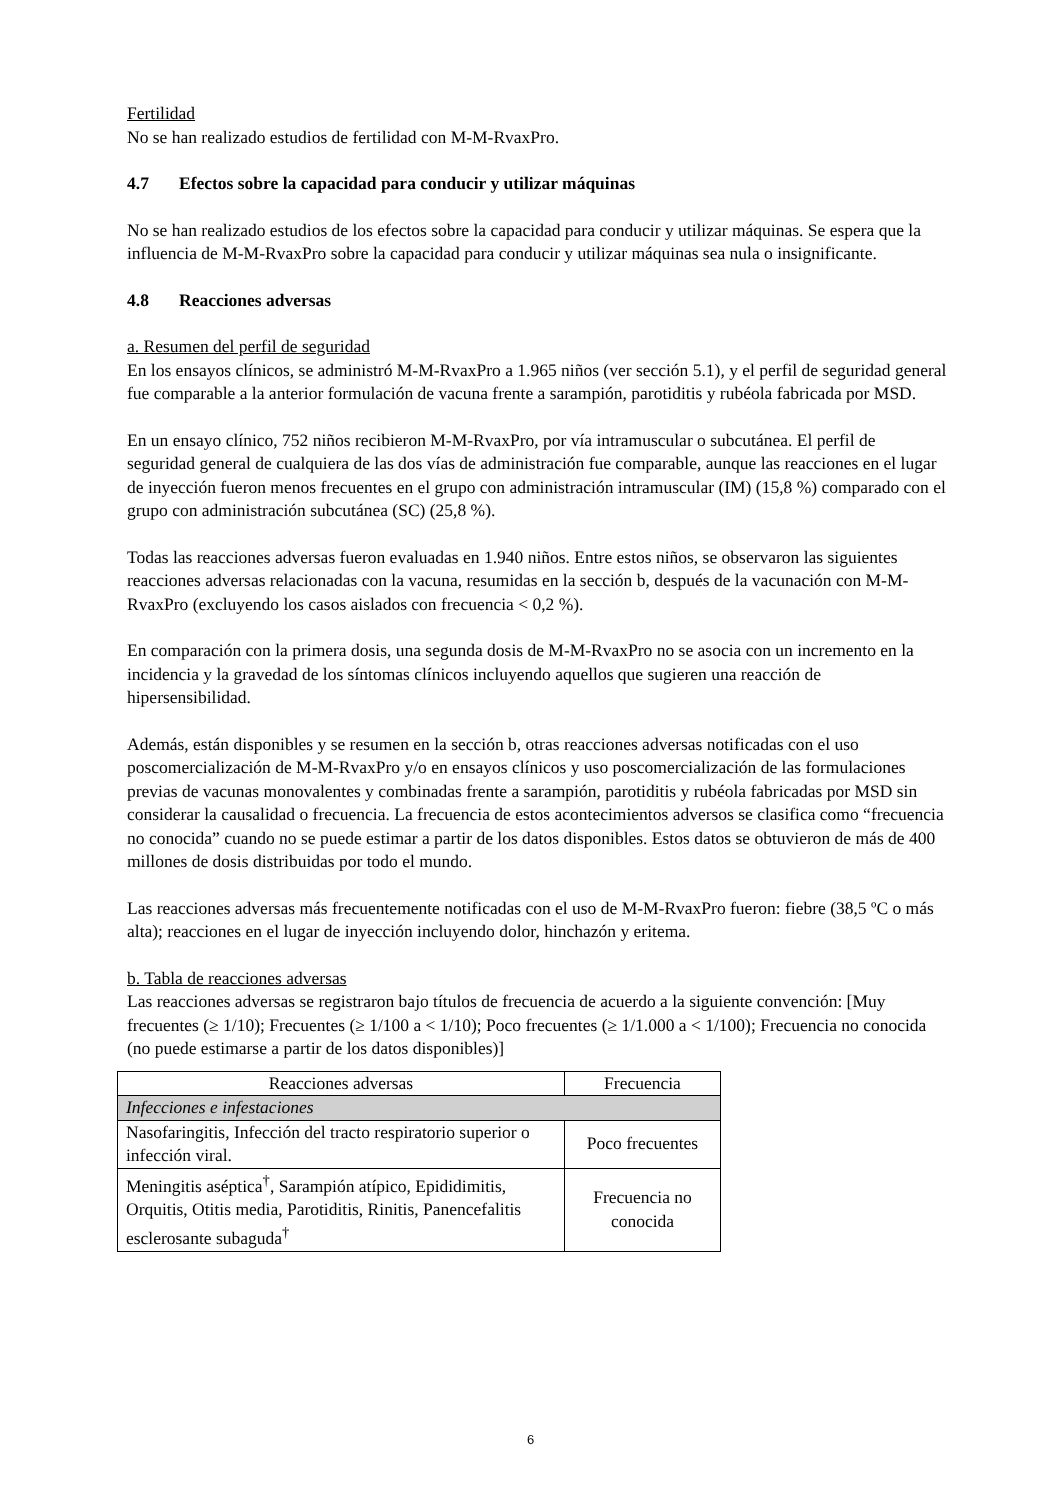Fertilidad
No se han realizado estudios de fertilidad con M-M-RvaxPro.
4.7 Efectos sobre la capacidad para conducir y utilizar máquinas
No se han realizado estudios de los efectos sobre la capacidad para conducir y utilizar máquinas. Se espera que la influencia de M-M-RvaxPro sobre la capacidad para conducir y utilizar máquinas sea nula o insignificante.
4.8 Reacciones adversas
a. Resumen del perfil de seguridad
En los ensayos clínicos, se administró M-M-RvaxPro a 1.965 niños (ver sección 5.1), y el perfil de seguridad general fue comparable a la anterior formulación de vacuna frente a sarampión, parotiditis y rubéola fabricada por MSD.
En un ensayo clínico, 752 niños recibieron M-M-RvaxPro, por vía intramuscular o subcutánea. El perfil de seguridad general de cualquiera de las dos vías de administración fue comparable, aunque las reacciones en el lugar de inyección fueron menos frecuentes en el grupo con administración intramuscular (IM) (15,8 %) comparado con el grupo con administración subcutánea (SC) (25,8 %).
Todas las reacciones adversas fueron evaluadas en 1.940 niños. Entre estos niños, se observaron las siguientes reacciones adversas relacionadas con la vacuna, resumidas en la sección b, después de la vacunación con M-M-RvaxPro (excluyendo los casos aislados con frecuencia < 0,2 %).
En comparación con la primera dosis, una segunda dosis de M-M-RvaxPro no se asocia con un incremento en la incidencia y la gravedad de los síntomas clínicos incluyendo aquellos que sugieren una reacción de hipersensibilidad.
Además, están disponibles y se resumen en la sección b, otras reacciones adversas notificadas con el uso poscomercialización de M-M-RvaxPro y/o en ensayos clínicos y uso poscomercialización de las formulaciones previas de vacunas monovalentes y combinadas frente a sarampión, parotiditis y rubéola fabricadas por MSD sin considerar la causalidad o frecuencia. La frecuencia de estos acontecimientos adversos se clasifica como “frecuencia no conocida” cuando no se puede estimar a partir de los datos disponibles. Estos datos se obtuvieron de más de 400 millones de dosis distribuidas por todo el mundo.
Las reacciones adversas más frecuentemente notificadas con el uso de M-M-RvaxPro fueron: fiebre (38,5 ºC o más alta); reacciones en el lugar de inyección incluyendo dolor, hinchazón y eritema.
b. Tabla de reacciones adversas
Las reacciones adversas se registraron bajo títulos de frecuencia de acuerdo a la siguiente convención: [Muy frecuentes (≥ 1/10); Frecuentes (≥ 1/100 a < 1/10); Poco frecuentes (≥ 1/1.000 a < 1/100); Frecuencia no conocida (no puede estimarse a partir de los datos disponibles)]
| Reacciones adversas | Frecuencia |
| --- | --- |
| Infecciones e infestaciones | |
| Nasofaringitis, Infección del tracto respiratorio superior o infección viral. | Poco frecuentes |
| Meningitis aséptica<sup>†</sup>, Sarampión atípico, Epididimitis, Orquitis, Otitis media, Parotiditis, Rinitis, Panencefalitis esclerosante subaguda<sup>†</sup> | Frecuencia no conocida |
6